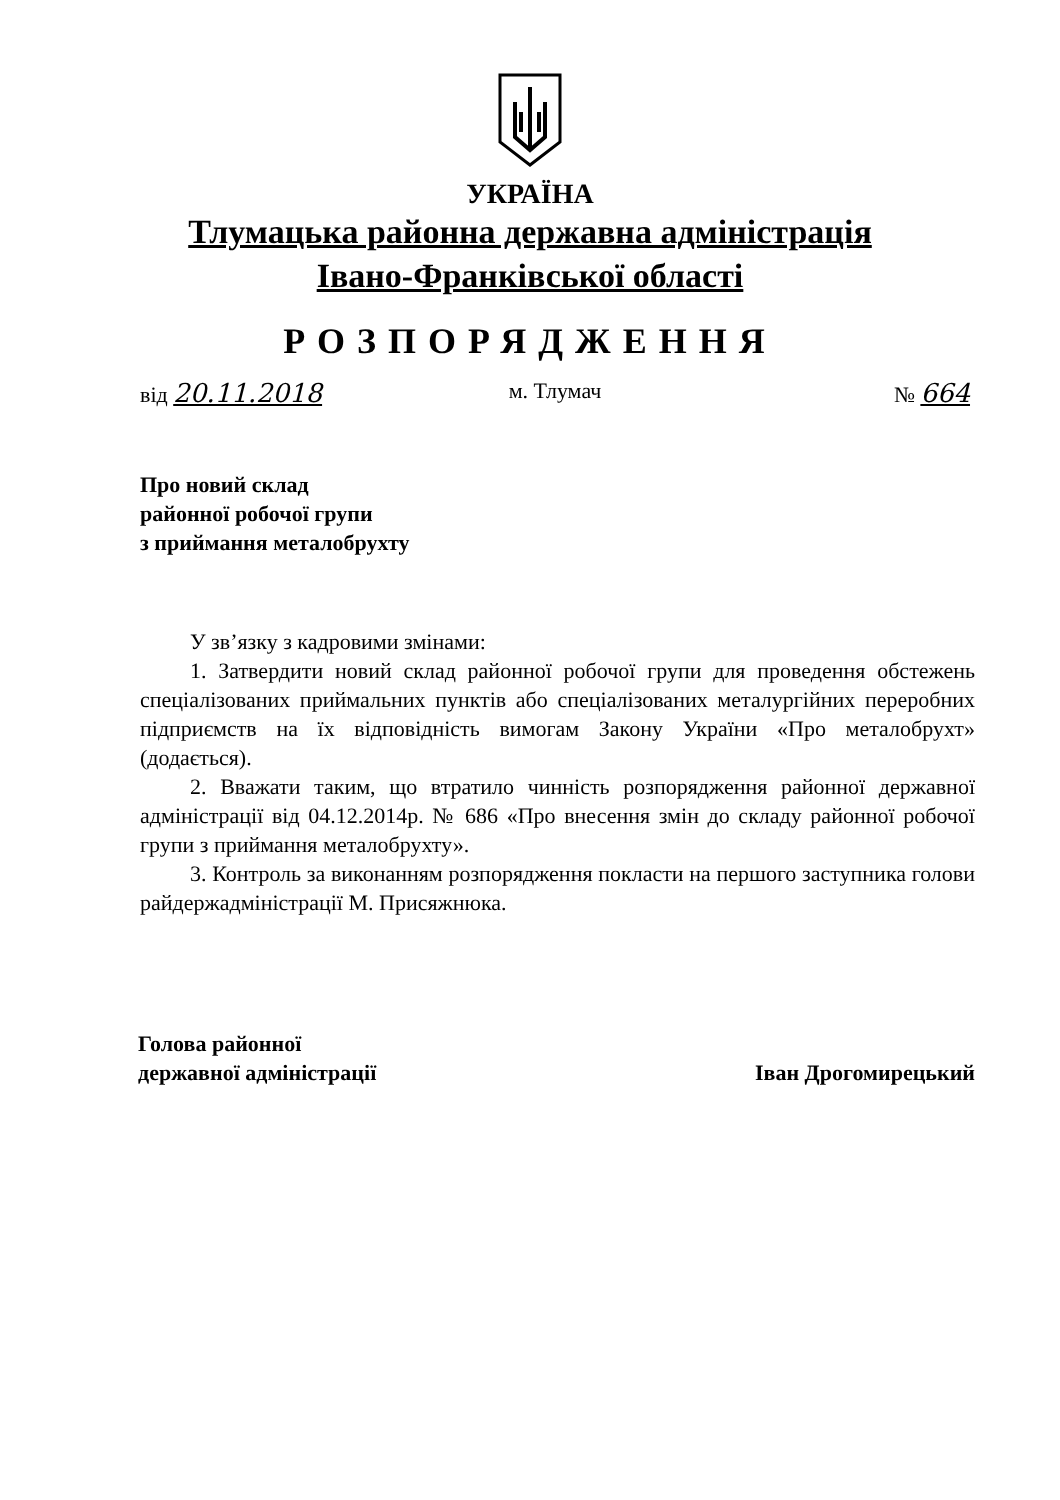УКРАЇНА
Тлумацька районна державна адміністрація
Івано-Франківської області
РОЗПОРЯДЖЕННЯ
від 20.11.2018
м. Тлумач № 664
Про новий склад
районної робочої групи
з приймання металобрухту
У зв’язку з кадровими змінами:
1. Затвердити новий склад районної робочої групи для проведення обстежень спеціалізованих приймальних пунктів або спеціалізованих металургійних переробних підприємств на їх відповідність вимогам Закону України «Про металобрухт» (додається).
2. Вважати таким, що втратило чинність розпорядження районної державної адміністрації від 04.12.2014р. № 686 «Про внесення змін до складу районної робочої групи з приймання металобрухту».
3. Контроль за виконанням розпорядження покласти на першого заступника голови райдержадміністрації М. Присяжнюка.
Голова районної
державної адміністрації
Іван Дрогомирецький